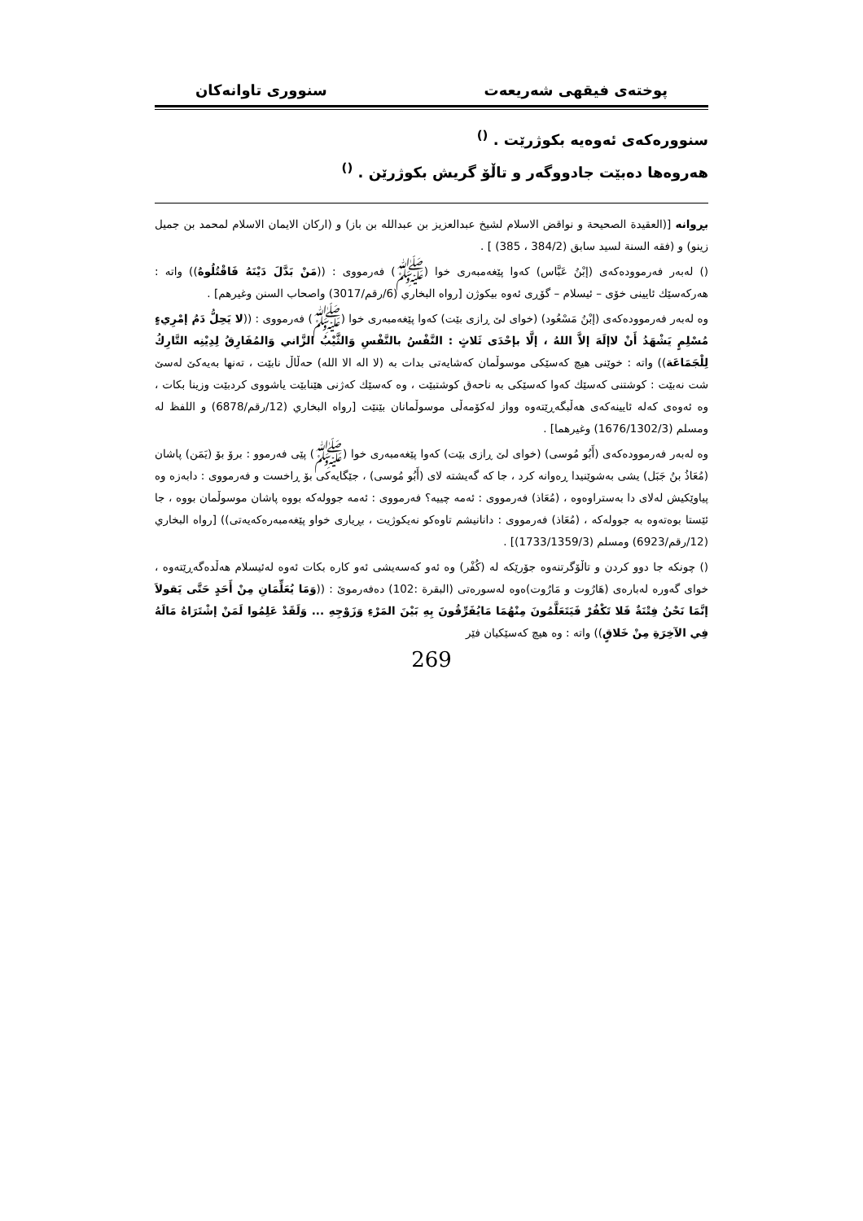پوختەی فیقهی شەریعەت سنووری تاوانەکان
سنوورەکەی ئەوەیە بکوژرێت . <sup>()</sup>
هەروەها دەبێت جادووگەر و تاڵۆ گریش بکوژرێن . <sup>()</sup>
بڕوانە [(العقيدة الصحيحة و نواقض الاسلام لشيخ عبدالعزيز بن عبدالله بن باز) و (اركان الايمان الاسلام لمحمد بن جميل زينو) و (فقه السنة لسيد سابق (384/2 ، 385) ] .
() لەبەر فەرموودەکەی (إبْنُ عَبَّاس) کەوا پێغەمبەری خوا (ﷺ) فەرمووی : ((مَنْ بَدَّلَ دَيْنَهُ فَاقْتُلُوهُ)) واتە : هەرکەسێك ئایینی خۆی – ئیسلام – گۆڕی ئەوە بیکوژن [رواه البخاري (6/رقم/3017) واصحاب السنن وغيرهم] .
وە لەبەر فەرموودەکەی (إبْنُ مَسْعُود) (خوای لێ ڕازی بێت) کەوا پێغەمبەری خوا (ﷺ) فەرمووی : ((لا يَحِلُّ دَمُ إمْرِيءٍ مُسْلِمٍ يَشْهَدُ أَنْ لاإلَهَ إلاَّ اللهُ ، إلَّا بإحْدَى ثَلاثٍ : النَّفْسُ بالنَّفْسِ وَالثَّيْبُ الزَّاني وَالمُفَارِقُ لِدِيْنِه التَّارِكُ لِلْجَمَاعَة)) واتە : خوێنی هیچ کەسێکی موسوڵمان کەشایەتی بدات بە (لا الە الا الله) حەڵاڵ نابێت ، تەنها بەیەکێ لەسێ شت نەبێت : کوشتنی کەسێك کەوا کەسێکی بە ناحەق کوشتبێت ، وە کەسێك کەژنی هێنابێت یاشووی کردبێت وزینا بکات ، وە ئەوەی کەلە ئایینەکەی هەڵبگەڕێتەوە وواز لەکۆمەڵی موسوڵمانان بێنێت [رواه البخاري (12/رقم/6878) و اللفظ له ومسلم (1676/1302/3) وغيرهما] .
وە لەبەر فەرموودەکەی (أَبُو مُوسى) (خوای لێ ڕازی بێت) کەوا پێغەمبەری خوا (ﷺ) پێی فەرموو : برۆ بۆ (يَمَن) پاشان (مُعَاذُ بنُ جَبَل) یشی بەشوێنیدا ڕەوانە کرد ، جا کە گەیشتە لای (أَبُو مُوسى) ، جێگایەکی بۆ ڕاخست و فەرمووی : دابەزە وە پیاوێکیش لەلای دا بەستراوەوە ، (مُعَاذ) فەرمووی : ئەمە چییە؟ فەرمووی : ئەمە جوولەکە بووە پاشان موسوڵمان بووە ، جا ئێستا بوەتەوە بە جوولەکە ، (مُعَاذ) فەرمووی : دانانیشم تاوەکو نەیکوژیت ، بڕیاری خواو پێغەمبەرەکەیەتی)) [رواه البخاري (12/رقم/6923) ومسلم (1733/1359/3)] .
() چونکە جا دوو کردن و تاڵۆگرتنەوە جۆرێکە لە (کُفْر) وە ئەو کەسەیشی ئەو کارە بکات ئەوە لەئیسلام هەڵدەگەڕێتەوە ، خوای گەورە لەبارەی (هَارُوت و مَارُوت)ەوە لەسورەتی (البقرة :102) دەفەرموێ : ((وَمَا يُعَلِّمَانِ مِنْ أَحَدٍ حَتَّى يَقولاَ إنَّمَا نَحْنُ فِتْنَةٌ فَلا تَكْفُرْ فَيَتَعَلَّمُونَ مِنْهُمَا مَايُفَرِّقُونَ بِهِ بَيْنَ المَرْءِ وَزَوْجِهِ ... وَلَقَدْ عَلِمُوا لَمَنْ إشْتَرَاهُ مَالَهُ فِي الآخِرَةِ مِنْ خَلاقٍ)) واتە : وە هیچ کەسێکیان فێر
269